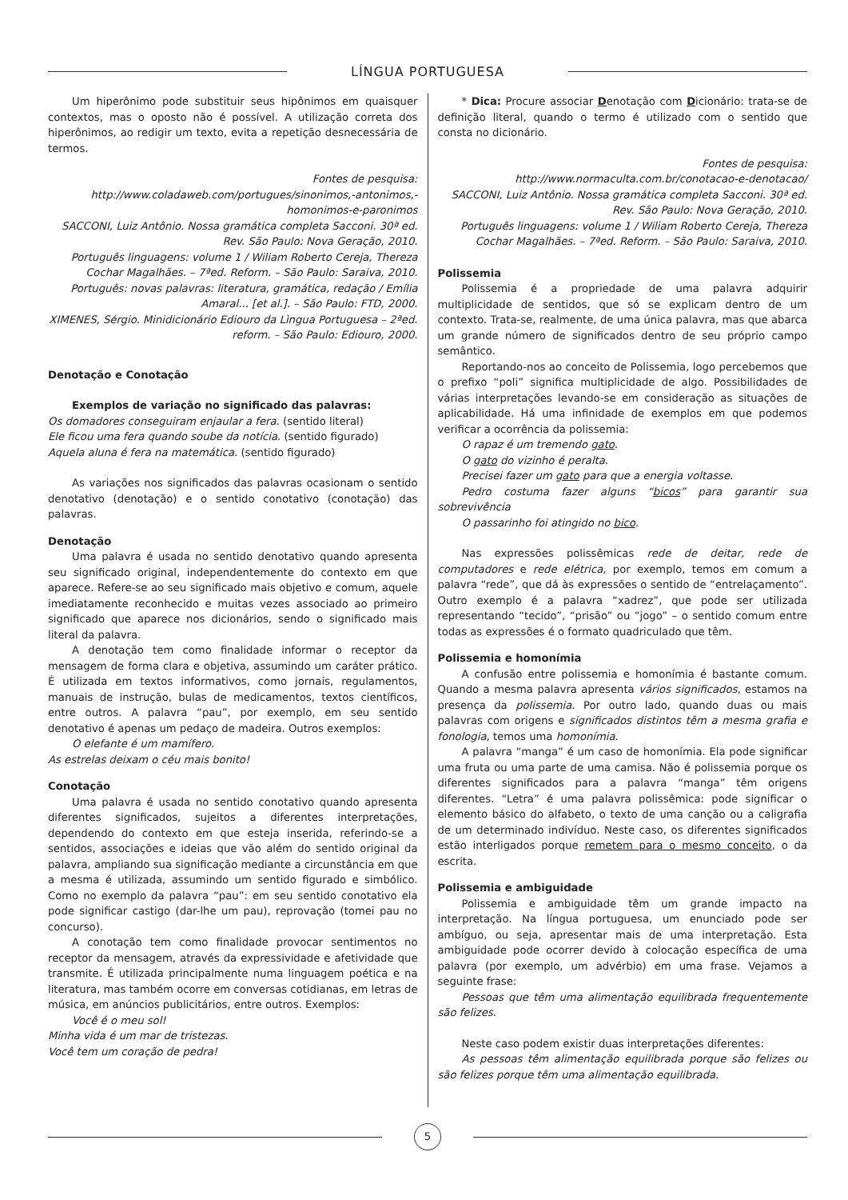LÍNGUA PORTUGUESA
Um hiperônimo pode substituir seus hipônimos em quaisquer contextos, mas o oposto não é possível. A utilização correta dos hiperônimos, ao redigir um texto, evita a repetição desnecessária de termos.
Fontes de pesquisa:
http://www.coladaweb.com/portugues/sinonimos,-antonimos,-homonimos-e-paronimos
SACCONI, Luiz Antônio. Nossa gramática completa Sacconi. 30ª ed. Rev. São Paulo: Nova Geração, 2010.
Português linguagens: volume 1 / Wiliam Roberto Cereja, Thereza Cochar Magalhães. – 7ªed. Reform. – São Paulo: Saraiva, 2010.
Português: novas palavras: literatura, gramática, redação / Emília Amaral... [et al.]. – São Paulo: FTD, 2000.
XIMENES, Sérgio. Minidicionário Ediouro da Lìngua Portuguesa – 2ªed. reform. – São Paulo: Ediouro, 2000.
Denotação e Conotação
Exemplos de variação no significado das palavras:
Os domadores conseguiram enjaular a fera. (sentido literal)
Ele ficou uma fera quando soube da notícia. (sentido figurado)
Aquela aluna é fera na matemática. (sentido figurado)
As variações nos significados das palavras ocasionam o sentido denotativo (denotação) e o sentido conotativo (conotação) das palavras.
Denotação
Uma palavra é usada no sentido denotativo quando apresenta seu significado original, independentemente do contexto em que aparece. Refere-se ao seu significado mais objetivo e comum, aquele imediatamente reconhecido e muitas vezes associado ao primeiro significado que aparece nos dicionários, sendo o significado mais literal da palavra.
A denotação tem como finalidade informar o receptor da mensagem de forma clara e objetiva, assumindo um caráter prático. É utilizada em textos informativos, como jornais, regulamentos, manuais de instrução, bulas de medicamentos, textos científicos, entre outros. A palavra “pau”, por exemplo, em seu sentido denotativo é apenas um pedaço de madeira. Outros exemplos:
O elefante é um mamífero.
As estrelas deixam o céu mais bonito!
Conotação
Uma palavra é usada no sentido conotativo quando apresenta diferentes significados, sujeitos a diferentes interpretações, dependendo do contexto em que esteja inserida, referindo-se a sentidos, associações e ideias que vão além do sentido original da palavra, ampliando sua significação mediante a circunstância em que a mesma é utilizada, assumindo um sentido figurado e simbólico. Como no exemplo da palavra “pau”: em seu sentido conotativo ela pode significar castigo (dar-lhe um pau), reprovação (tomei pau no concurso).
A conotação tem como finalidade provocar sentimentos no receptor da mensagem, através da expressividade e afetividade que transmite. É utilizada principalmente numa linguagem poética e na literatura, mas também ocorre em conversas cotidianas, em letras de música, em anúncios publicitários, entre outros. Exemplos:
Você é o meu sol!
Minha vida é um mar de tristezas.
Você tem um coração de pedra!
* Dica: Procure associar Denotação com Dicionário: trata-se de definição literal, quando o termo é utilizado com o sentido que consta no dicionário.
Fontes de pesquisa:
http://www.normaculta.com.br/conotacao-e-denotacao/
SACCONI, Luiz Antônio. Nossa gramática completa Sacconi. 30ª ed. Rev. São Paulo: Nova Geração, 2010.
Português linguagens: volume 1 / Wiliam Roberto Cereja, Thereza Cochar Magalhães. – 7ªed. Reform. – São Paulo: Saraiva, 2010.
Polissemia
Polissemia é a propriedade de uma palavra adquirir multiplicidade de sentidos, que só se explicam dentro de um contexto. Trata-se, realmente, de uma única palavra, mas que abarca um grande número de significados dentro de seu próprio campo semântico.
Reportando-nos ao conceito de Polissemia, logo percebemos que o prefixo “poli” significa multiplicidade de algo. Possibilidades de várias interpretações levando-se em consideração as situações de aplicabilidade. Há uma infinidade de exemplos em que podemos verificar a ocorrência da polissemia:
O rapaz é um tremendo gato.
O gato do vizinho é peralta.
Precisei fazer um gato para que a energia voltasse.
Pedro costuma fazer alguns “bicos” para garantir sua sobrevivência
O passarinho foi atingido no bico.
Nas expressões polissêmicas rede de deitar, rede de computadores e rede elétrica, por exemplo, temos em comum a palavra “rede”, que dá às expressões o sentido de “entrelaçamento”. Outro exemplo é a palavra “xadrez”, que pode ser utilizada representando “tecido”, “prisão” ou “jogo” – o sentido comum entre todas as expressões é o formato quadriculado que têm.
Polissemia e homonímia
A confusão entre polissemia e homonímia é bastante comum. Quando a mesma palavra apresenta vários significados, estamos na presença da polissemia. Por outro lado, quando duas ou mais palavras com origens e significados distintos têm a mesma grafia e fonologia, temos uma homonímia.
A palavra “manga” é um caso de homonímia. Ela pode significar uma fruta ou uma parte de uma camisa. Não é polissemia porque os diferentes significados para a palavra “manga” têm origens diferentes. “Letra” é uma palavra polissêmica: pode significar o elemento básico do alfabeto, o texto de uma canção ou a caligrafia de um determinado indivíduo. Neste caso, os diferentes significados estão interligados porque remetem para o mesmo conceito, o da escrita.
Polissemia e ambiguidade
Polissemia e ambiguidade têm um grande impacto na interpretação. Na língua portuguesa, um enunciado pode ser ambíguo, ou seja, apresentar mais de uma interpretação. Esta ambiguidade pode ocorrer devido à colocação específica de uma palavra (por exemplo, um advérbio) em uma frase. Vejamos a seguinte frase:
Pessoas que têm uma alimentação equilibrada frequentemente são felizes.
Neste caso podem existir duas interpretações diferentes:
As pessoas têm alimentação equilibrada porque são felizes ou são felizes porque têm uma alimentação equilibrada.
5